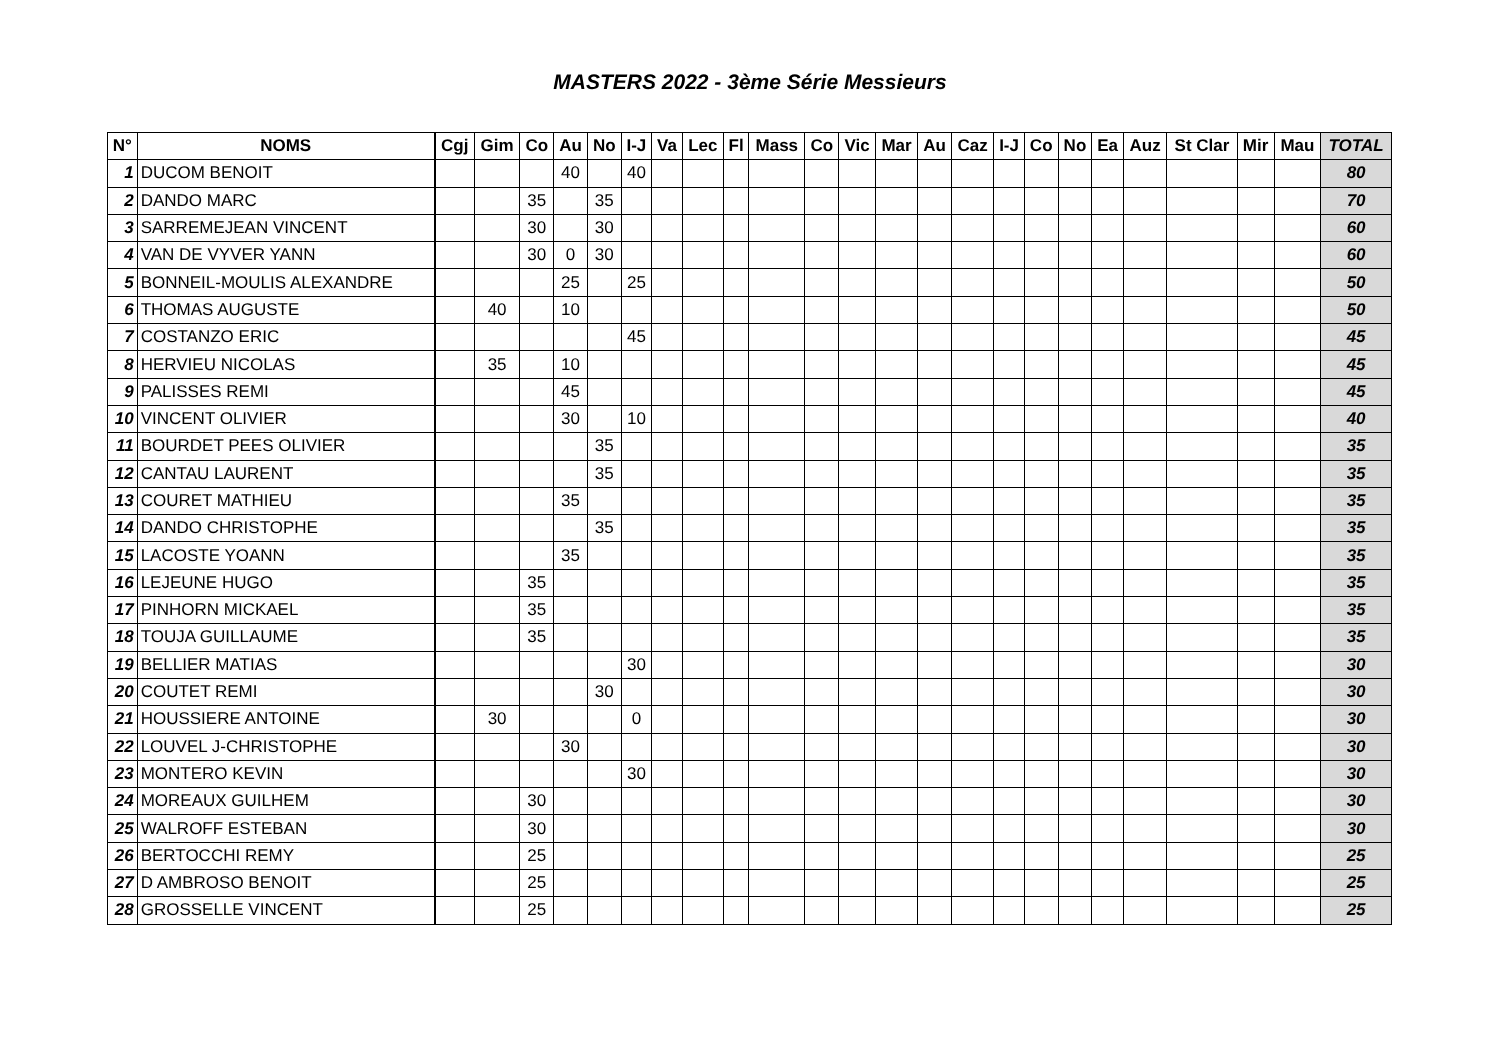MASTERS 2022 - 3ème Série Messieurs
| N° | NOMS | Cgj | Gim | Co | Au | No | I-J | Va | Lec | Fl | Mass | Co | Vic | Mar | Au | Caz | I-J | Co | No | Ea | Auz | St Clar | Mir | Mau | TOTAL |
| --- | --- | --- | --- | --- | --- | --- | --- | --- | --- | --- | --- | --- | --- | --- | --- | --- | --- | --- | --- | --- | --- | --- | --- | --- | --- |
| 1 | DUCOM BENOIT | | | | 40 | | 40 | | | | | | | | | | | | | | | | | | 80 |
| 2 | DANDO MARC | | | 35 | | 35 | | | | | | | | | | | | | | | | | | | 70 |
| 3 | SARREMEJEAN VINCENT | | | 30 | | 30 | | | | | | | | | | | | | | | | | | | 60 |
| 4 | VAN DE VYVER YANN | | | 30 | 0 | 30 | | | | | | | | | | | | | | | | | | | 60 |
| 5 | BONNEIL-MOULIS ALEXANDRE | | | | 25 | | 25 | | | | | | | | | | | | | | | | | | 50 |
| 6 | THOMAS AUGUSTE | | 40 | | 10 | | | | | | | | | | | | | | | | | | | | 50 |
| 7 | COSTANZO ERIC | | | | | | 45 | | | | | | | | | | | | | | | | | | 45 |
| 8 | HERVIEU NICOLAS | | 35 | | 10 | | | | | | | | | | | | | | | | | | | | 45 |
| 9 | PALISSES REMI | | | | 45 | | | | | | | | | | | | | | | | | | | | 45 |
| 10 | VINCENT OLIVIER | | | | 30 | | 10 | | | | | | | | | | | | | | | | | | 40 |
| 11 | BOURDET PEES OLIVIER | | | | | 35 | | | | | | | | | | | | | | | | | | | 35 |
| 12 | CANTAU LAURENT | | | | | 35 | | | | | | | | | | | | | | | | | | | 35 |
| 13 | COURET MATHIEU | | | | 35 | | | | | | | | | | | | | | | | | | | | 35 |
| 14 | DANDO CHRISTOPHE | | | | | 35 | | | | | | | | | | | | | | | | | | | 35 |
| 15 | LACOSTE YOANN | | | | 35 | | | | | | | | | | | | | | | | | | | | 35 |
| 16 | LEJEUNE HUGO | | | 35 | | | | | | | | | | | | | | | | | | | | | 35 |
| 17 | PINHORN MICKAEL | | | 35 | | | | | | | | | | | | | | | | | | | | | 35 |
| 18 | TOUJA GUILLAUME | | | 35 | | | | | | | | | | | | | | | | | | | | | 35 |
| 19 | BELLIER MATIAS | | | | | | 30 | | | | | | | | | | | | | | | | | | 30 |
| 20 | COUTET REMI | | | | | 30 | | | | | | | | | | | | | | | | | | | 30 |
| 21 | HOUSSIERE ANTOINE | | 30 | | | | 0 | | | | | | | | | | | | | | | | | | 30 |
| 22 | LOUVEL J-CHRISTOPHE | | | | 30 | | | | | | | | | | | | | | | | | | | | 30 |
| 23 | MONTERO KEVIN | | | | | | 30 | | | | | | | | | | | | | | | | | | 30 |
| 24 | MOREAUX GUILHEM | | | 30 | | | | | | | | | | | | | | | | | | | | | 30 |
| 25 | WALROFF ESTEBAN | | | 30 | | | | | | | | | | | | | | | | | | | | | 30 |
| 26 | BERTOCCHI REMY | | | 25 | | | | | | | | | | | | | | | | | | | | | 25 |
| 27 | D AMBROSO BENOIT | | | 25 | | | | | | | | | | | | | | | | | | | | | 25 |
| 28 | GROSSELLE VINCENT | | | 25 | | | | | | | | | | | | | | | | | | | | | 25 |